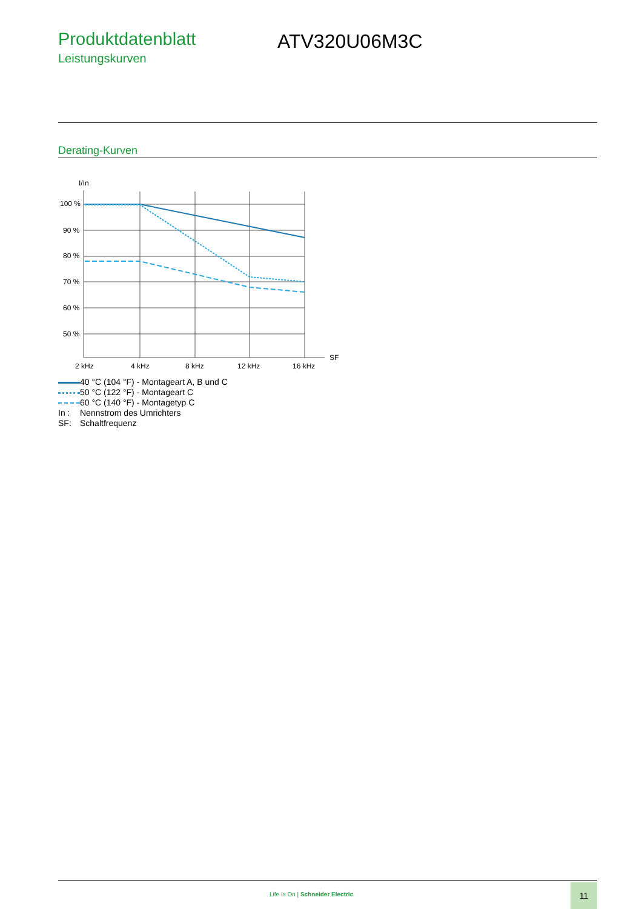Produktdatenblatt
Leistungskurven
ATV320U06M3C
Derating-Kurven
I/In
100 %
90 %
80 %
70 %
60 %
50 %
2 kHz
4 kHz
8 kHz
12 kHz
16 kHz
SF
40 °C (104 °F) - Montageart A, B und C
50 °C (122 °F) - Montageart C
60 °C (140 °F) - Montagetyp C
In : Nennstrom des Umrichters
SF: Schaltfrequenz
Life Is On | Schneider Electric
11